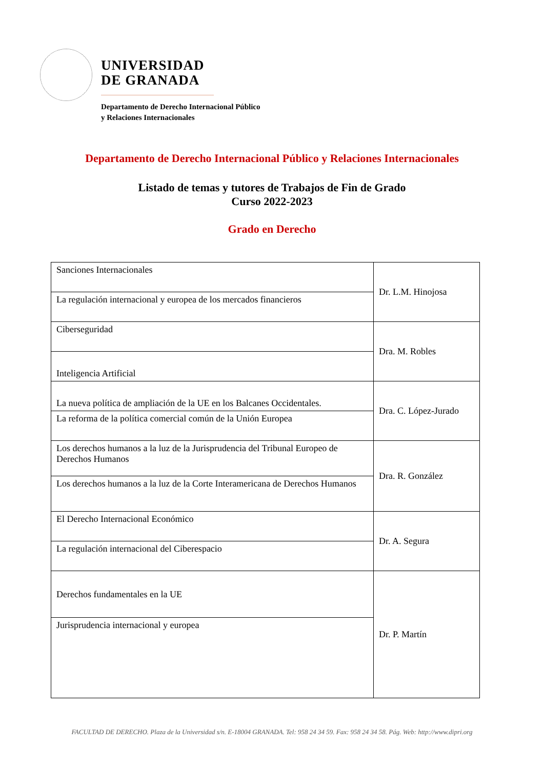UNIVERSIDAD
DE GRANADA
Departamento de Derecho Internacional Público
y Relaciones Internacionales
Departamento de Derecho Internacional Público y Relaciones Internacionales
Listado de temas y tutores de Trabajos de Fin de Grado
Curso 2022-2023
Grado en Derecho
| Sanciones Internacionales | Dr. L.M. Hinojosa |
| La regulación internacional y europea de los mercados financieros | |
| Ciberseguridad | Dra. M. Robles |
| Inteligencia Artificial | |
| La nueva política de ampliación de la UE en los Balcanes Occidentales. | Dra. C. López-Jurado |
| La reforma de la política comercial común de la Unión Europea | |
| Los derechos humanos a la luz de la Jurisprudencia del Tribunal Europeo de Derechos Humanos | Dra. R. González |
| Los derechos humanos a la luz de la Corte Interamericana de Derechos Humanos | |
| El Derecho Internacional Económico | Dr. A. Segura |
| La regulación internacional del Ciberespacio | |
| Derechos fundamentales en la UE | Dr. P. Martín |
| Jurisprudencia internacional y europea | |
FACULTAD DE DERECHO. Plaza de la Universidad s/n. E-18004 GRANADA. Tel: 958 24 34 59. Fax: 958 24 34 58. Pág. Web: http://www.dipri.org